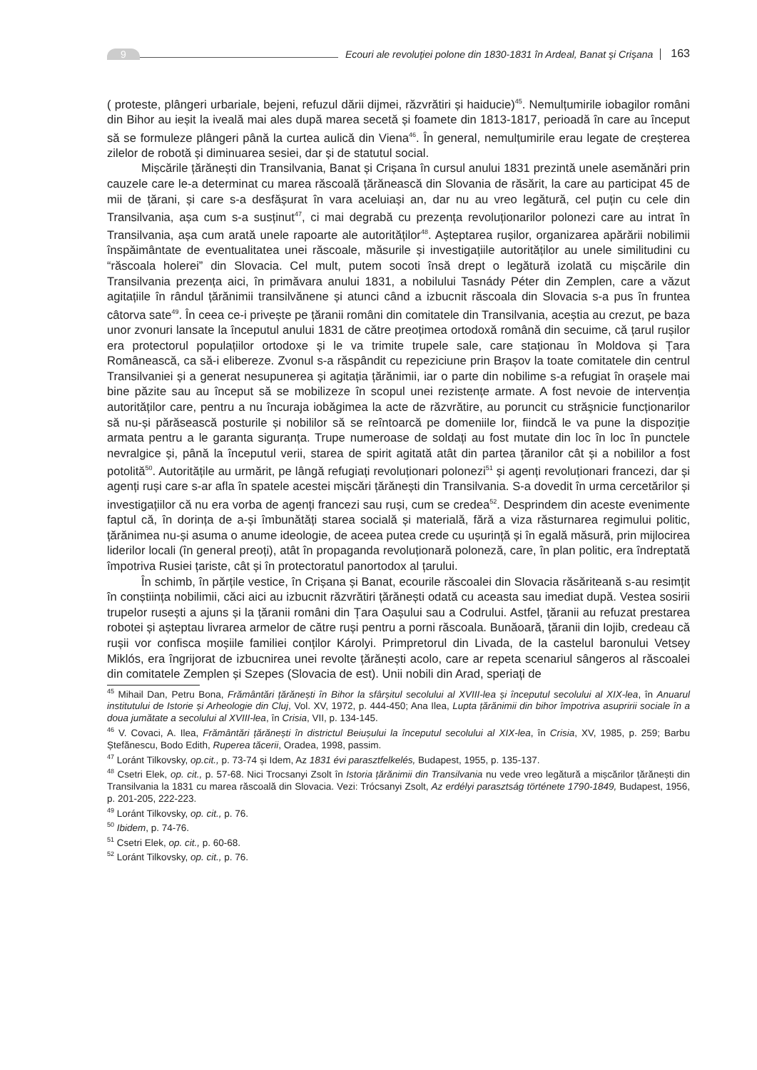9
Ecouri ale revoluţiei polone din 1830-1831 în Ardeal, Banat şi Crişana
163
( proteste, plângeri urbariale, bejeni, refuzul dării dijmei, răzvrătiri și haiducie)<sup>45</sup>. Nemulțumirile iobagilor români din Bihor au ieșit la iveală mai ales după marea secetă și foamete din 1813-1817, perioadă în care au început să se formuleze plângeri până la curtea aulică din Viena<sup>46</sup>. În general, nemulțumirile erau legate de creșterea zilelor de robotă și diminuarea sesiei, dar și de statutul social.
Mișcările țărănești din Transilvania, Banat și Crișana în cursul anului 1831 prezintă unele asemănări prin cauzele care le-a determinat cu marea răscoală țărănească din Slovania de răsărit, la care au participat 45 de mii de țărani, și care s-a desfășurat în vara aceluiași an, dar nu au vreo legătură, cel puțin cu cele din Transilvania, așa cum s-a susținut<sup>47</sup>, ci mai degrabă cu prezența revoluționarilor polonezi care au intrat în Transilvania, așa cum arată unele rapoarte ale autorităților<sup>48</sup>. Așteptarea rușilor, organizarea apărării nobilimii înspăimântate de eventualitatea unei răscoale, măsurile și investigațiile autorităților au unele similitudini cu “răscoala holerei” din Slovacia. Cel mult, putem socoti însă drept o legătură izolată cu mișcările din Transilvania prezența aici, în primăvara anului 1831, a nobilului Tasnády Péter din Zemplen, care a văzut agitațiile în rândul țărănimii transilvănene și atunci când a izbucnit răscoala din Slovacia s-a pus în fruntea câtorva sate<sup>49</sup>. În ceea ce-i privește pe țăranii români din comitatele din Transilvania, aceștia au crezut, pe baza unor zvonuri lansate la începutul anului 1831 de către preoțimea ortodoxă română din secuime, că țarul rușilor era protectorul populațiilor ortodoxe și le va trimite trupele sale, care staționau în Moldova și Țara Românească, ca să-i elibereze. Zvonul s-a răspândit cu repeziciune prin Brașov la toate comitatele din centrul Transilvaniei și a generat nesupunerea și agitația țărănimii, iar o parte din nobilime s-a refugiat în orașele mai bine păzite sau au început să se mobilizeze în scopul unei rezistențe armate. A fost nevoie de intervenția autorităților care, pentru a nu încuraja iobăgimea la acte de răzvrătire, au poruncit cu străşnicie funcționarilor să nu-și părăsească posturile și nobililor să se reîntoarcă pe domeniile lor, fiindcă le va pune la dispoziție armata pentru a le garanta siguranța. Trupe numeroase de soldați au fost mutate din loc în loc în punctele nevralgice și, până la începutul verii, starea de spirit agitată atât din partea țăranilor cât și a nobililor a fost potolită<sup>50</sup>. Autoritățile au urmărit, pe lângă refugiați revoluționari polonezi<sup>51</sup> și agenți revoluționari francezi, dar și agenți ruși care s-ar afla în spatele acestei mișcări țărănești din Transilvania. S-a dovedit în urma cercetărilor și investigațiilor că nu era vorba de agenți francezi sau ruși, cum se credea<sup>52</sup>. Desprindem din aceste evenimente faptul că, în dorința de a-și îmbunătăți starea socială și materială, fără a viza răsturnarea regimului politic, țărănimea nu-și asuma o anume ideologie, de aceea putea crede cu ușurință și în egală măsură, prin mijlocirea liderilor locali (în general preoți), atât în propaganda revoluționară poloneză, care, în plan politic, era îndreptată împotriva Rusiei țariste, cât și în protectoratul panortodox al țarului.
În schimb, în părțile vestice, în Crișana și Banat, ecourile răscoalei din Slovacia răsăriteană s-au resimțit în conștiința nobilimii, căci aici au izbucnit răzvrătiri țărănești odată cu aceasta sau imediat după. Vestea sosirii trupelor rusești a ajuns și la țăranii români din Țara Oașului sau a Codrului. Astfel, țăranii au refuzat prestarea robotei și așteptau livrarea armelor de către ruși pentru a porni răscoala. Bunăoară, țăranii din Iojib, credeau că rușii vor confisca moșiile familiei conților Károlyi. Primpretorul din Livada, de la castelul baronului Vetsey Miklós, era îngrijorat de izbucnirea unei revolte țărănești acolo, care ar repeta scenariul sângeros al răscoalei din comitatele Zemplen și Szepes (Slovacia de est). Unii nobili din Arad, speriați de
<sup>45</sup> Mihail Dan, Petru Bona, Frământări țărănești în Bihor la sfârșitul secolului al XVIII-lea și începutul secolului al XIX-lea, în Anuarul institutului de Istorie și Arheologie din Cluj, Vol. XV, 1972, p. 444-450; Ana Ilea, Lupta țărănimii din bihor împotriva asupririi sociale în a doua jumătate a secolului al XVIII-lea, în Crisia, VII, p. 134-145.
<sup>46</sup> V. Covaci, A. Ilea, Frământări țărănești în districtul Beiușului la începutul secolului al XIX-lea, în Crisia, XV, 1985, p. 259; Barbu Ștefănescu, Bodo Edith, Ruperea tăcerii, Oradea, 1998, passim.
<sup>47</sup> Loránt Tilkovsky, op.cit., p. 73-74 și Idem, Az 1831 évi parasztfelkelés, Budapest, 1955, p. 135-137.
<sup>48</sup> Csetri Elek, op. cit., p. 57-68. Nici Trocsanyi Zsolt în Istoria țărănimii din Transilvania nu vede vreo legătură a mișcărilor țărănești din Transilvania la 1831 cu marea răscoală din Slovacia. Vezi: Trócsanyi Zsolt, Az erdélyi parasztság története 1790-1849, Budapest, 1956, p. 201-205, 222-223.
<sup>49</sup> Loránt Tilkovsky, op. cit., p. 76.
<sup>50</sup> Ibidem, p. 74-76.
<sup>51</sup> Csetri Elek, op. cit., p. 60-68.
<sup>52</sup> Loránt Tilkovsky, op. cit., p. 76.